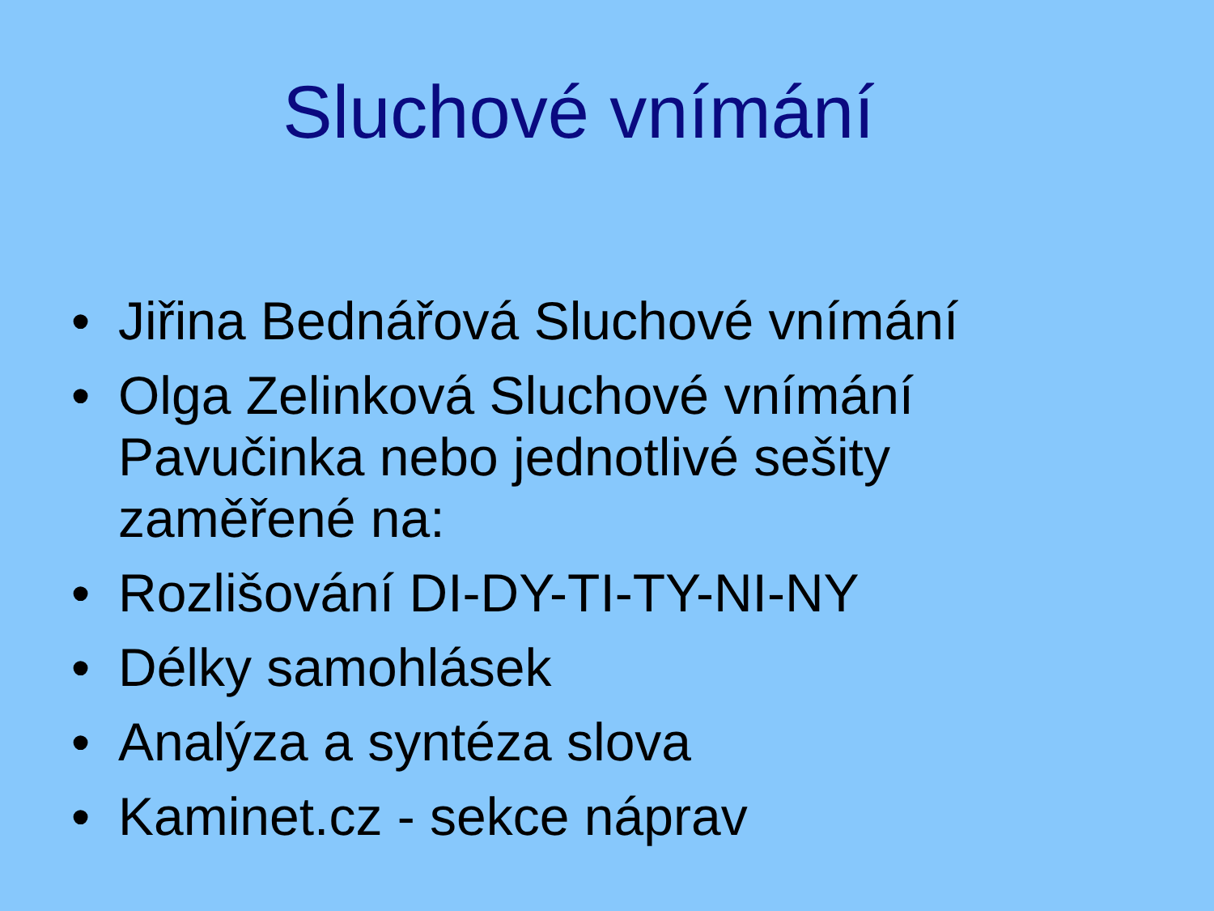Sluchové vnímání
• Jiřina Bednářová Sluchové vnímání
• Olga Zelinková Sluchové vnímání Pavučinka nebo jednotlivé sešity zaměřené na:
• Rozlišování DI-DY-TI-TY-NI-NY
• Délky samohlásek
• Analýza a syntéza slova
• Kaminet.cz - sekce náprav